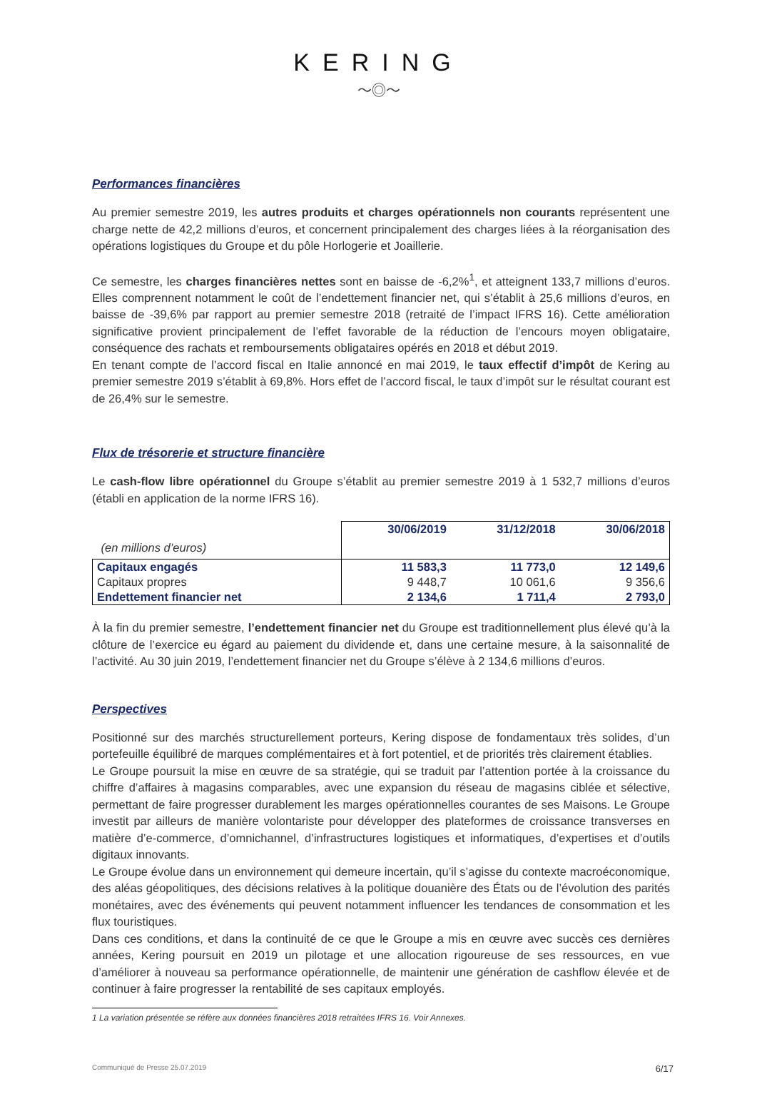KERING
〜◎〜
Performances financières
Au premier semestre 2019, les autres produits et charges opérationnels non courants représentent une charge nette de 42,2 millions d’euros, et concernent principalement des charges liées à la réorganisation des opérations logistiques du Groupe et du pôle Horlogerie et Joaillerie.
Ce semestre, les charges financières nettes sont en baisse de -6,2%<sup>1</sup>, et atteignent 133,7 millions d’euros. Elles comprennent notamment le coût de l’endettement financier net, qui s’établit à 25,6 millions d’euros, en baisse de -39,6% par rapport au premier semestre 2018 (retraité de l’impact IFRS 16). Cette amélioration significative provient principalement de l’effet favorable de la réduction de l’encours moyen obligataire, conséquence des rachats et remboursements obligataires opérés en 2018 et début 2019.
En tenant compte de l’accord fiscal en Italie annoncé en mai 2019, le taux effectif d’impôt de Kering au premier semestre 2019 s’établit à 69,8%. Hors effet de l’accord fiscal, le taux d’impôt sur le résultat courant est de 26,4% sur le semestre.
Flux de trésorerie et structure financière
Le cash-flow libre opérationnel du Groupe s’établit au premier semestre 2019 à 1 532,7 millions d’euros (établi en application de la norme IFRS 16).
| | 30/06/2019 | 31/12/2018 | 30/06/2018 |
| (en millions d’euros) | | | |
| Capitaux engagés | 11 583,3 | 11 773,0 | 12 149,6 |
| Capitaux propres | 9 448,7 | 10 061,6 | 9 356,6 |
| Endettement financier net | 2 134,6 | 1 711,4 | 2 793,0 |
À la fin du premier semestre, l’endettement financier net du Groupe est traditionnellement plus élevé qu’à la clôture de l’exercice eu égard au paiement du dividende et, dans une certaine mesure, à la saisonnalité de l’activité. Au 30 juin 2019, l’endettement financier net du Groupe s’élève à 2 134,6 millions d’euros.
Perspectives
Positionné sur des marchés structurellement porteurs, Kering dispose de fondamentaux très solides, d’un portefeuille équilibré de marques complémentaires et à fort potentiel, et de priorités très clairement établies.
Le Groupe poursuit la mise en œuvre de sa stratégie, qui se traduit par l’attention portée à la croissance du chiffre d’affaires à magasins comparables, avec une expansion du réseau de magasins ciblée et sélective, permettant de faire progresser durablement les marges opérationnelles courantes de ses Maisons. Le Groupe investit par ailleurs de manière volontariste pour développer des plateformes de croissance transverses en matière d’e-commerce, d’omnichannel, d’infrastructures logistiques et informatiques, d’expertises et d’outils digitaux innovants.
Le Groupe évolue dans un environnement qui demeure incertain, qu’il s’agisse du contexte macroéconomique, des aléas géopolitiques, des décisions relatives à la politique douanière des États ou de l’évolution des parités monétaires, avec des événements qui peuvent notamment influencer les tendances de consommation et les flux touristiques.
Dans ces conditions, et dans la continuité de ce que le Groupe a mis en œuvre avec succès ces dernières années, Kering poursuit en 2019 un pilotage et une allocation rigoureuse de ses ressources, en vue d’améliorer à nouveau sa performance opérationnelle, de maintenir une génération de cashflow élevée et de continuer à faire progresser la rentabilité de ses capitaux employés.
1 La variation présentée se réfère aux données financières 2018 retraitées IFRS 16. Voir Annexes.
Communiqué de Presse 25.07.2019 6/17